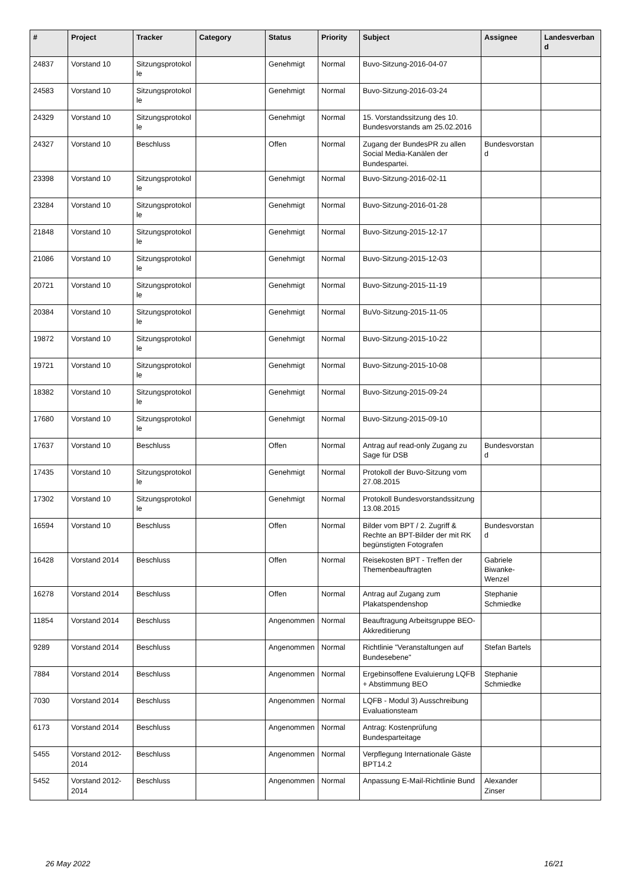| # | Project | Tracker | Category | Status | Priority | Subject | Assignee | Landesverband |
| --- | --- | --- | --- | --- | --- | --- | --- | --- |
| 24837 | Vorstand 10 | Sitzungsprotokolle | | Genehmigt | Normal | Buvo-Sitzung-2016-04-07 | | |
| 24583 | Vorstand 10 | Sitzungsprotokolle | | Genehmigt | Normal | Buvo-Sitzung-2016-03-24 | | |
| 24329 | Vorstand 10 | Sitzungsprotokolle | | Genehmigt | Normal | 15. Vorstandssitzung des 10. Bundesvorstands am 25.02.2016 | | |
| 24327 | Vorstand 10 | Beschluss | | Offen | Normal | Zugang der BundesPR zu allen Social Media-Kanälen der Bundespartei. | Bundesvorstand | |
| 23398 | Vorstand 10 | Sitzungsprotokolle | | Genehmigt | Normal | Buvo-Sitzung-2016-02-11 | | |
| 23284 | Vorstand 10 | Sitzungsprotokolle | | Genehmigt | Normal | Buvo-Sitzung-2016-01-28 | | |
| 21848 | Vorstand 10 | Sitzungsprotokolle | | Genehmigt | Normal | Buvo-Sitzung-2015-12-17 | | |
| 21086 | Vorstand 10 | Sitzungsprotokolle | | Genehmigt | Normal | Buvo-Sitzung-2015-12-03 | | |
| 20721 | Vorstand 10 | Sitzungsprotokolle | | Genehmigt | Normal | Buvo-Sitzung-2015-11-19 | | |
| 20384 | Vorstand 10 | Sitzungsprotokolle | | Genehmigt | Normal | BuVo-Sitzung-2015-11-05 | | |
| 19872 | Vorstand 10 | Sitzungsprotokolle | | Genehmigt | Normal | Buvo-Sitzung-2015-10-22 | | |
| 19721 | Vorstand 10 | Sitzungsprotokolle | | Genehmigt | Normal | Buvo-Sitzung-2015-10-08 | | |
| 18382 | Vorstand 10 | Sitzungsprotokolle | | Genehmigt | Normal | Buvo-Sitzung-2015-09-24 | | |
| 17680 | Vorstand 10 | Sitzungsprotokolle | | Genehmigt | Normal | Buvo-Sitzung-2015-09-10 | | |
| 17637 | Vorstand 10 | Beschluss | | Offen | Normal | Antrag auf read-only Zugang zu Sage für DSB | Bundesvorstand | |
| 17435 | Vorstand 10 | Sitzungsprotokolle | | Genehmigt | Normal | Protokoll der Buvo-Sitzung vom 27.08.2015 | | |
| 17302 | Vorstand 10 | Sitzungsprotokolle | | Genehmigt | Normal | Protokoll Bundesvorstandssitzung 13.08.2015 | | |
| 16594 | Vorstand 10 | Beschluss | | Offen | Normal | Bilder vom BPT / 2. Zugriff & Rechte an BPT-Bilder der mit RK begünstigten Fotografen | Bundesvorstand | |
| 16428 | Vorstand 2014 | Beschluss | | Offen | Normal | Reisekosten BPT - Treffen der Themenbeauftragten | Gabriele Biwanke-Wenzel | |
| 16278 | Vorstand 2014 | Beschluss | | Offen | Normal | Antrag auf Zugang zum Plakatspendenshop | Stephanie Schmiedke | |
| 11854 | Vorstand 2014 | Beschluss | | Angenommen | Normal | Beauftragung Arbeitsgruppe BEO-Akkreditierung | | |
| 9289 | Vorstand 2014 | Beschluss | | Angenommen | Normal | Richtlinie "Veranstaltungen auf Bundesebene" | Stefan Bartels | |
| 7884 | Vorstand 2014 | Beschluss | | Angenommen | Normal | Ergebinsoffene Evaluierung LQFB + Abstimmung BEO | Stephanie Schmiedke | |
| 7030 | Vorstand 2014 | Beschluss | | Angenommen | Normal | LQFB - Modul 3) Ausschreibung Evaluationsteam | | |
| 6173 | Vorstand 2014 | Beschluss | | Angenommen | Normal | Antrag: Kostenprüfung Bundesparteitage | | |
| 5455 | Vorstand 2012-2014 | Beschluss | | Angenommen | Normal | Verpflegung Internationale Gäste BPT14.2 | | |
| 5452 | Vorstand 2012-2014 | Beschluss | | Angenommen | Normal | Anpassung E-Mail-Richtlinie Bund | Alexander Zinser | |
26 May 2022 16/21